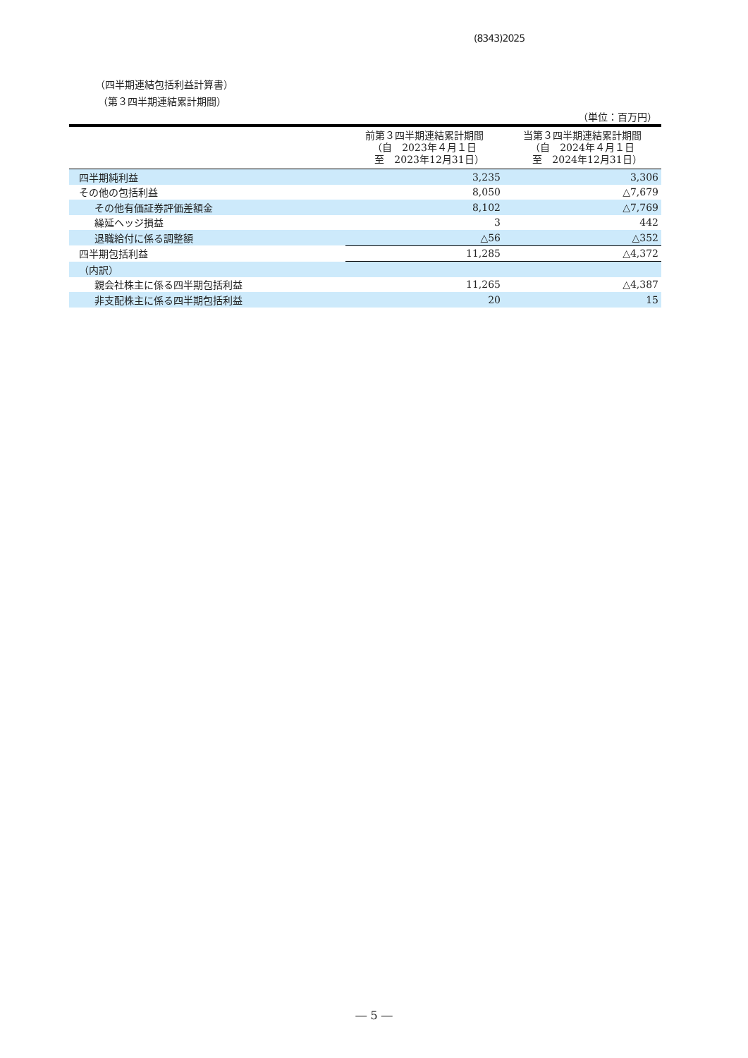(8343)2025
（四半期連結包括利益計算書）
（第３四半期連結累計期間）
（単位：百万円）
| | 前第３四半期連結累計期間 （自 2023年４月１日 至 2023年12月31日） | 当第３四半期連結累計期間 （自 2024年４月１日 至 2024年12月31日） |
| --- | --- | --- |
| 四半期純利益 | 3,235 | 3,306 |
| その他の包括利益 | 8,050 | △7,679 |
| その他有価証券評価差額金 | 8,102 | △7,769 |
| 繰延ヘッジ損益 | 3 | 442 |
| 退職給付に係る調整額 | △56 | △352 |
| 四半期包括利益 | 11,285 | △4,372 |
| （内訳） | | |
| 親会社株主に係る四半期包括利益 | 11,265 | △4,387 |
| 非支配株主に係る四半期包括利益 | 20 | 15 |
― 5 ―